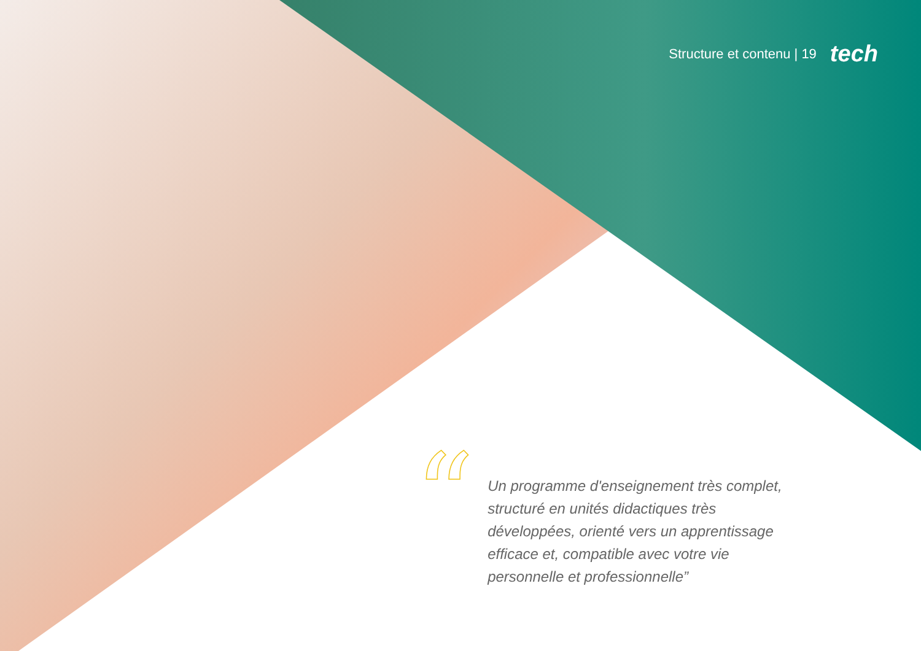Structure et contenu | 19 tech
“
Un programme d'enseignement très complet, structuré en unités didactiques très développées, orienté vers un apprentissage efficace et, compatible avec votre vie personnelle et professionnelle”